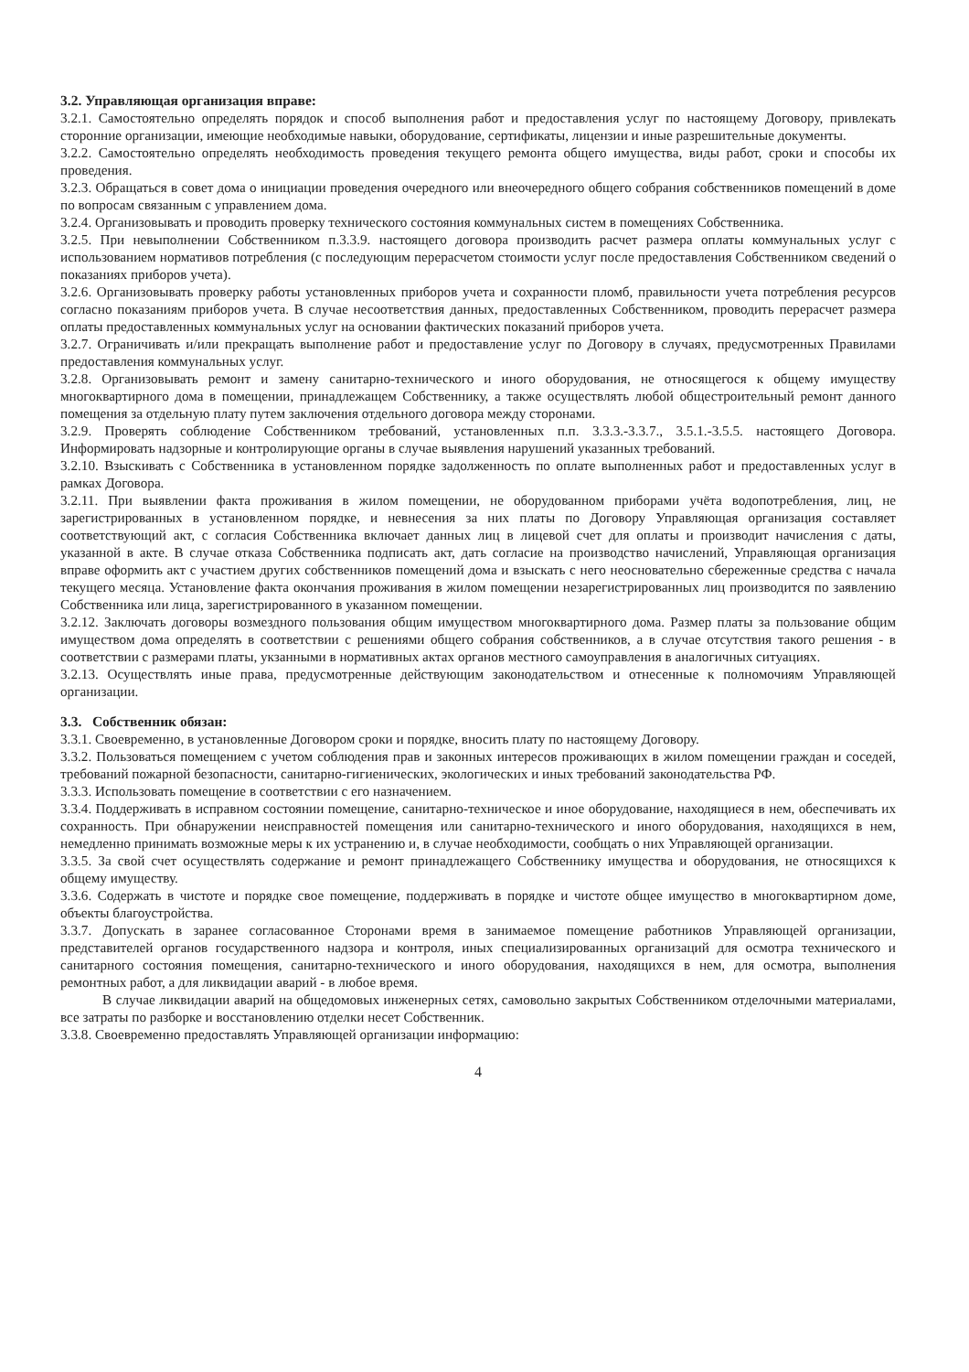3.2. Управляющая организация вправе:
3.2.1. Самостоятельно определять порядок и способ выполнения работ и предоставления услуг по настоящему Договору, привлекать сторонние организации, имеющие необходимые навыки, оборудование, сертификаты, лицензии и иные разрешительные документы.
3.2.2. Самостоятельно определять необходимость проведения текущего ремонта общего имущества, виды работ, сроки и способы их проведения.
3.2.3. Обращаться в совет дома о инициации проведения очередного или внеочередного общего собрания собственников помещений в доме по вопросам связанным с управлением дома.
3.2.4. Организовывать и проводить проверку технического состояния коммунальных систем в помещениях Собственника.
3.2.5. При невыполнении Собственником п.3.3.9. настоящего договора производить расчет размера оплаты коммунальных услуг с использованием нормативов потребления (с последующим перерасчетом стоимости услуг после предоставления Собственником сведений о показаниях приборов учета).
3.2.6. Организовывать проверку работы установленных приборов учета и сохранности пломб, правильности учета потребления ресурсов согласно показаниям приборов учета. В случае несоответствия данных, предоставленных Собственником, проводить перерасчет размера оплаты предоставленных коммунальных услуг на основании фактических показаний приборов учета.
3.2.7. Ограничивать и/или прекращать выполнение работ и предоставление услуг по Договору в случаях, предусмотренных Правилами предоставления коммунальных услуг.
3.2.8. Организовывать ремонт и замену санитарно-технического и иного оборудования, не относящегося к общему имуществу многоквартирного дома в помещении, принадлежащем Собственнику, а также осуществлять любой общестроительный ремонт данного помещения за отдельную плату путем заключения отдельного договора между сторонами.
3.2.9. Проверять соблюдение Собственником требований, установленных п.п. 3.3.3.-3.3.7., 3.5.1.-3.5.5. настоящего Договора. Информировать надзорные и контролирующие органы в случае выявления нарушений указанных требований.
3.2.10. Взыскивать с Собственника в установленном порядке задолженность по оплате выполненных работ и предоставленных услуг в рамках Договора.
3.2.11. При выявлении факта проживания в жилом помещении, не оборудованном приборами учёта водопотребления, лиц, не зарегистрированных в установленном порядке, и невнесения за них платы по Договору Управляющая организация составляет соответствующий акт, с согласия Собственника включает данных лиц в лицевой счет для оплаты и производит начисления с даты, указанной в акте. В случае отказа Собственника подписать акт, дать согласие на производство начислений, Управляющая организация вправе оформить акт с участием других собственников помещений дома и взыскать с него неосновательно сбереженные средства с начала текущего месяца. Установление факта окончания проживания в жилом помещении незарегистрированных лиц производится по заявлению Собственника или лица, зарегистрированного в указанном помещении.
3.2.12. Заключать договоры возмездного пользования общим имуществом многоквартирного дома. Размер платы за пользование общим имуществом дома определять в соответствии с решениями общего собрания собственников, а в случае отсутствия такого решения - в соответствии с размерами платы, укзанными в нормативных актах органов местного самоуправления в аналогичных ситуациях.
3.2.13. Осуществлять иные права, предусмотренные действующим законодательством и отнесенные к полномочиям Управляющей организации.
3.3. Собственник обязан:
3.3.1. Своевременно, в установленные Договором сроки и порядке, вносить плату по настоящему Договору.
3.3.2. Пользоваться помещением с учетом соблюдения прав и законных интересов проживающих в жилом помещении граждан и соседей, требований пожарной безопасности, санитарно-гигиенических, экологических и иных требований законодательства РФ.
3.3.3. Использовать помещение в соответствии с его назначением.
3.3.4. Поддерживать в исправном состоянии помещение, санитарно-техническое и иное оборудование, находящиеся в нем, обеспечивать их сохранность. При обнаружении неисправностей помещения или санитарно-технического и иного оборудования, находящихся в нем, немедленно принимать возможные меры к их устранению и, в случае необходимости, сообщать о них Управляющей организации.
3.3.5. За свой счет осуществлять содержание и ремонт принадлежащего Собственнику имущества и оборудования, не относящихся к общему имуществу.
3.3.6. Содержать в чистоте и порядке свое помещение, поддерживать в порядке и чистоте общее имущество в многоквартирном доме, объекты благоустройства.
3.3.7. Допускать в заранее согласованное Сторонами время в занимаемое помещение работников Управляющей организации, представителей органов государственного надзора и контроля, иных специализированных организаций для осмотра технического и санитарного состояния помещения, санитарно-технического и иного оборудования, находящихся в нем, для осмотра, выполнения ремонтных работ, а для ликвидации аварий - в любое время.
В случае ликвидации аварий на общедомовых инженерных сетях, самовольно закрытых Собственником отделочными материалами, все затраты по разборке и восстановлению отделки несет Собственник.
3.3.8. Своевременно предоставлять Управляющей организации информацию:
4